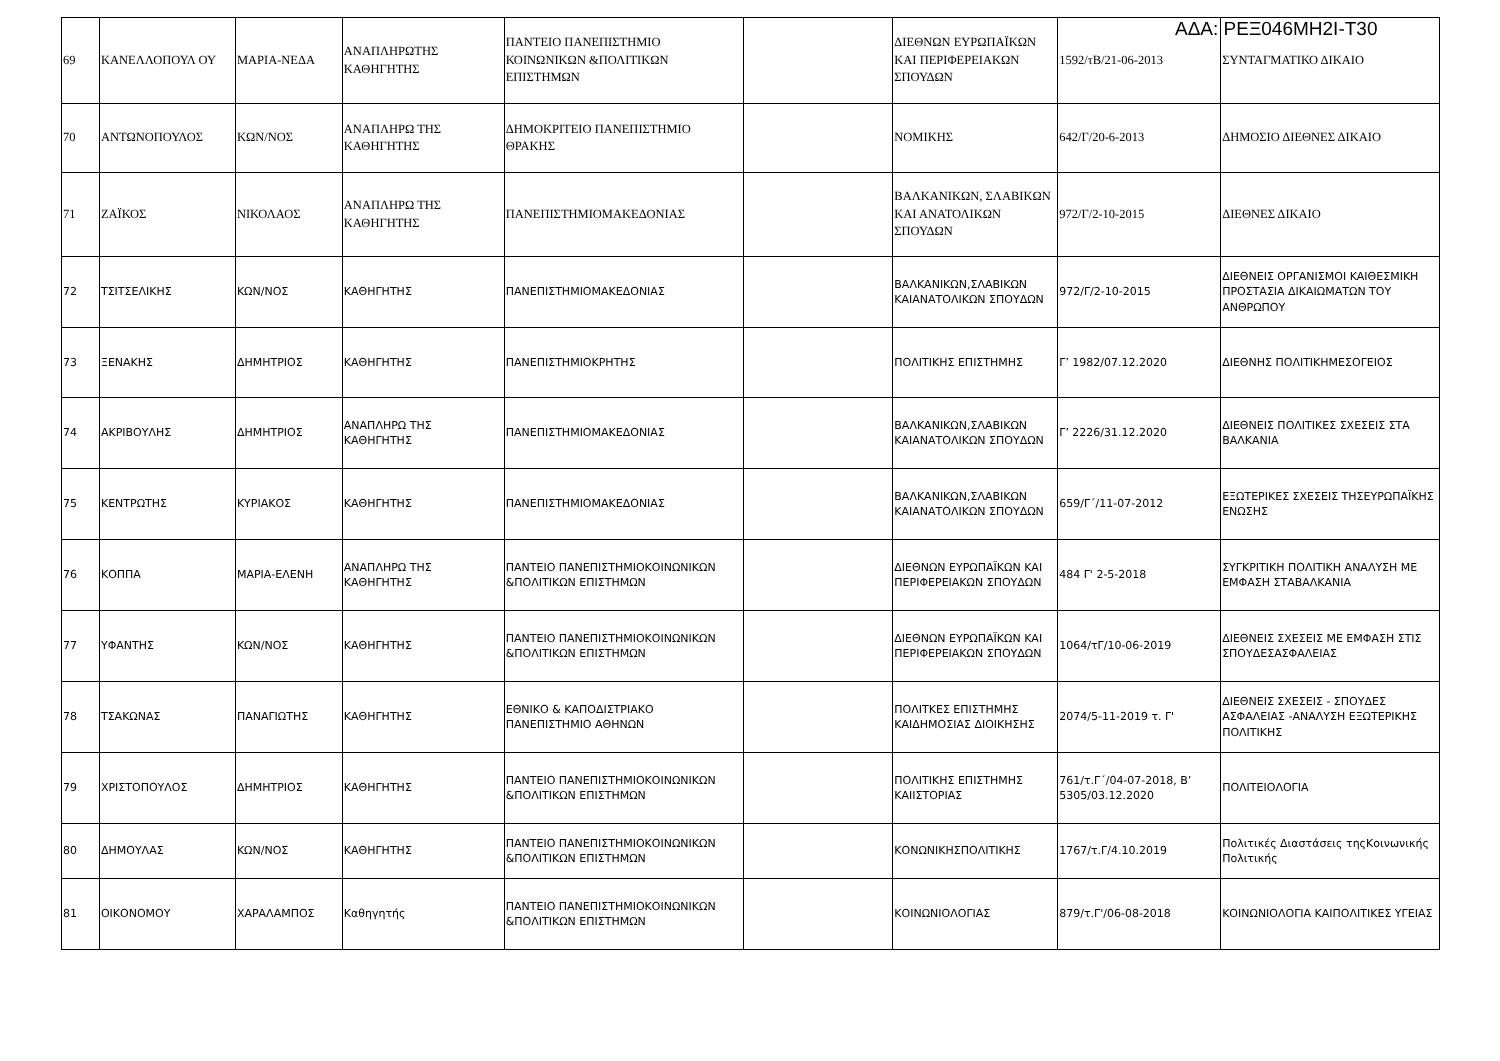ΑΔΑ: ΡΕΞ046ΜΗ2Ι-Τ30
| 69 | ΚΑΝΕΛΛΟΠΟΥΛ ΟΥ | ΜΑΡΙΑ-ΝΕΔΑ | ΑΝΑΠΛΗΡΩΤΗΣ ΚΑΘΗΓΗΤΗΣ | ΠΑΝΤΕΙΟ ΠΑΝΕΠΙΣΤΗΜΙΟ ΚΟΙΝΩΝΙΚΩΝ &ΠΟΛΙΤΙΚΩΝ ΕΠΙΣΤΗΜΩΝ | | ΔΙΕΘΝΩΝ ΕΥΡΩΠΑΪΚΩΝ ΚΑΙ ΠΕΡΙΦΕΡΕΙΑΚΩΝ ΣΠΟΥΔΩΝ | 1592/τΒ/21-06-2013 | ΣΥΝΤΑΓΜΑΤΙΚΟ ΔΙΚΑΙΟ |
| 70 | ΑΝΤΩΝΟΠΟΥΛΟΣ | ΚΩΝ/ΝΟΣ | ΑΝΑΠΛΗΡΩ ΤΗΣ ΚΑΘΗΓΗΤΗΣ | ΔΗΜΟΚΡΙΤΕΙΟ ΠΑΝΕΠΙΣΤΗΜΙΟ ΘΡΑΚΗΣ | | ΝΟΜΙΚΗΣ | 642/Γ/20-6-2013 | ΔΗΜΟΣΙΟ ΔΙΕΘΝΕΣ ΔΙΚΑΙΟ |
| 71 | ΖΑΪΚΟΣ | ΝΙΚΟΛΑΟΣ | ΑΝΑΠΛΗΡΩ ΤΗΣ ΚΑΘΗΓΗΤΗΣ | ΠΑΝΕΠΙΣΤΗΜΙΟΜΑΚΕΔΟΝΙΑΣ | | ΒΑΛΚΑΝΙΚΩΝ, ΣΛΑΒΙΚΩΝ ΚΑΙ ΑΝΑΤΟΛΙΚΩΝ ΣΠΟΥΔΩΝ | 972/Γ/2-10-2015 | ΔΙΕΘΝΕΣ ΔΙΚΑΙΟ |
| 72 | ΤΣΙΤΣΕΛΙΚΗΣ | ΚΩΝ/ΝΟΣ | ΚΑΘΗΓΗΤΗΣ | ΠΑΝΕΠΙΣΤΗΜΙΟΜΑΚΕΔΟΝΙΑΣ | | ΒΑΛΚΑΝΙΚΩΝ,ΣΛΑΒΙΚΩΝ ΚΑΙΑΝΑΤΟΛΙΚΩΝ ΣΠΟΥΔΩΝ | 972/Γ/2-10-2015 | ΔΙΕΘΝΕΙΣ ΟΡΓΑΝΙΣΜΟΙ ΚΑΙΘΕΣΜΙΚΗ ΠΡΟΣΤΑΣΙΑ ΔΙΚΑΙΩΜΑΤΩΝ ΤΟΥ ΑΝΘΡΩΠΟΥ |
| 73 | ΞΕΝΑΚΗΣ | ΔΗΜΗΤΡΙΟΣ | ΚΑΘΗΓΗΤΗΣ | ΠΑΝΕΠΙΣΤΗΜΙΟΚΡΗΤΗΣ | | ΠΟΛΙΤΙΚΗΣ ΕΠΙΣΤΗΜΗΣ | Γ’ 1982/07.12.2020 | ΔΙΕΘΝΗΣ ΠΟΛΙΤΙΚΗΜΕΣΟΓΕΙΟΣ |
| 74 | ΑΚΡΙΒΟΥΛΗΣ | ΔΗΜΗΤΡΙΟΣ | ΑΝΑΠΛΗΡΩ ΤΗΣ ΚΑΘΗΓΗΤΗΣ | ΠΑΝΕΠΙΣΤΗΜΙΟΜΑΚΕΔΟΝΙΑΣ | | ΒΑΛΚΑΝΙΚΩΝ,ΣΛΑΒΙΚΩΝ ΚΑΙΑΝΑΤΟΛΙΚΩΝ ΣΠΟΥΔΩΝ | Γ’ 2226/31.12.2020 | ΔΙΕΘΝΕΙΣ ΠΟΛΙΤΙΚΕΣ ΣΧΕΣΕΙΣ ΣΤΑ ΒΑΛΚΑΝΙΑ |
| 75 | ΚΕΝΤΡΩΤΗΣ | ΚΥΡΙΑΚΟΣ | ΚΑΘΗΓΗΤΗΣ | ΠΑΝΕΠΙΣΤΗΜΙΟΜΑΚΕΔΟΝΙΑΣ | | ΒΑΛΚΑΝΙΚΩΝ,ΣΛΑΒΙΚΩΝ ΚΑΙΑΝΑΤΟΛΙΚΩΝ ΣΠΟΥΔΩΝ | 659/Γ΄/11-07-2012 | ΕΞΩΤΕΡΙΚΕΣ ΣΧΕΣΕΙΣ ΤΗΣΕΥΡΩΠΑΪΚΗΣ ΕΝΩΣΗΣ |
| 76 | ΚΟΠΠΑ | ΜΑΡΙΑ-ΕΛΕΝΗ | ΑΝΑΠΛΗΡΩ ΤΗΣ ΚΑΘΗΓΗΤΗΣ | ΠΑΝΤΕΙΟ ΠΑΝΕΠΙΣΤΗΜΙΟΚΟΙΝΩΝΙΚΩΝ &ΠΟΛΙΤΙΚΩΝ ΕΠΙΣΤΗΜΩΝ | | ΔΙΕΘΝΩΝ ΕΥΡΩΠΑΪΚΩΝ ΚΑΙ ΠΕΡΙΦΕΡΕΙΑΚΩΝ ΣΠΟΥΔΩΝ | 484 Γ' 2-5-2018 | ΣΥΓΚΡΙΤΙΚΗ ΠΟΛΙΤΙΚΗ ΑΝΑΛΥΣΗ ΜΕ ΕΜΦΑΣΗ ΣΤΑΒΑΛΚΑΝΙΑ |
| 77 | ΥΦΑΝΤΗΣ | ΚΩΝ/ΝΟΣ | ΚΑΘΗΓΗΤΗΣ | ΠΑΝΤΕΙΟ ΠΑΝΕΠΙΣΤΗΜΙΟΚΟΙΝΩΝΙΚΩΝ &ΠΟΛΙΤΙΚΩΝ ΕΠΙΣΤΗΜΩΝ | | ΔΙΕΘΝΩΝ ΕΥΡΩΠΑΪΚΩΝ ΚΑΙ ΠΕΡΙΦΕΡΕΙΑΚΩΝ ΣΠΟΥΔΩΝ | 1064/τΓ/10-06-2019 | ΔΙΕΘΝΕΙΣ ΣΧΕΣΕΙΣ ΜΕ ΕΜΦΑΣΗ ΣΤΙΣ ΣΠΟΥΔΕΣΑΣΦΑΛΕΙΑΣ |
| 78 | ΤΣΑΚΩΝΑΣ | ΠΑΝΑΓΙΩΤΗΣ | ΚΑΘΗΓΗΤΗΣ | ΕΘΝΙΚΟ & ΚΑΠΟΔΙΣΤΡΙΑΚΟ ΠΑΝΕΠΙΣΤΗΜΙΟ ΑΘΗΝΩΝ | | ΠΟΛΙΤΚΕΣ ΕΠΙΣΤΗΜΗΣ ΚΑΙΔΗΜΟΣΙΑΣ ΔΙΟΙΚΗΣΗΣ | 2074/5-11-2019 τ. Γ' | ΔΙΕΘΝΕΙΣ ΣΧΕΣΕΙΣ - ΣΠΟΥΔΕΣ ΑΣΦΑΛΕΙΑΣ -ΑΝΑΛΥΣΗ ΕΞΩΤΕΡΙΚΗΣ ΠΟΛΙΤΙΚΗΣ |
| 79 | ΧΡΙΣΤΟΠΟΥΛΟΣ | ΔΗΜΗΤΡΙΟΣ | ΚΑΘΗΓΗΤΗΣ | ΠΑΝΤΕΙΟ ΠΑΝΕΠΙΣΤΗΜΙΟΚΟΙΝΩΝΙΚΩΝ &ΠΟΛΙΤΙΚΩΝ ΕΠΙΣΤΗΜΩΝ | | ΠΟΛΙΤΙΚΗΣ ΕΠΙΣΤΗΜΗΣ ΚΑΙΙΣΤΟΡΙΑΣ | 761/τ.Γ΄/04-07-2018, Β’ 5305/03.12.2020 | ΠΟΛΙΤΕΙΟΛΟΓΙΑ |
| 80 | ΔΗΜΟΥΛΑΣ | ΚΩΝ/ΝΟΣ | ΚΑΘΗΓΗΤΗΣ | ΠΑΝΤΕΙΟ ΠΑΝΕΠΙΣΤΗΜΙΟΚΟΙΝΩΝΙΚΩΝ &ΠΟΛΙΤΙΚΩΝ ΕΠΙΣΤΗΜΩΝ | | ΚΟΝΩΝΙΚΗΣΠΟΛΙΤΙΚΗΣ | 1767/τ.Γ/4.10.2019 | Πολιτικές Διαστάσεις τηςΚοινωνικής Πολιτικής |
| 81 | ΟΙΚΟΝΟΜΟΥ | ΧΑΡΑΛΑΜΠΟΣ | Καθηγητής | ΠΑΝΤΕΙΟ ΠΑΝΕΠΙΣΤΗΜΙΟΚΟΙΝΩΝΙΚΩΝ &ΠΟΛΙΤΙΚΩΝ ΕΠΙΣΤΗΜΩΝ | | ΚΟΙΝΩΝΙΟΛΟΓΙΑΣ | 879/τ.Γ'/06-08-2018 | ΚΟΙΝΩΝΙΟΛΟΓΙΑ ΚΑΙΠΟΛΙΤΙΚΕΣ ΥΓΕΙΑΣ |